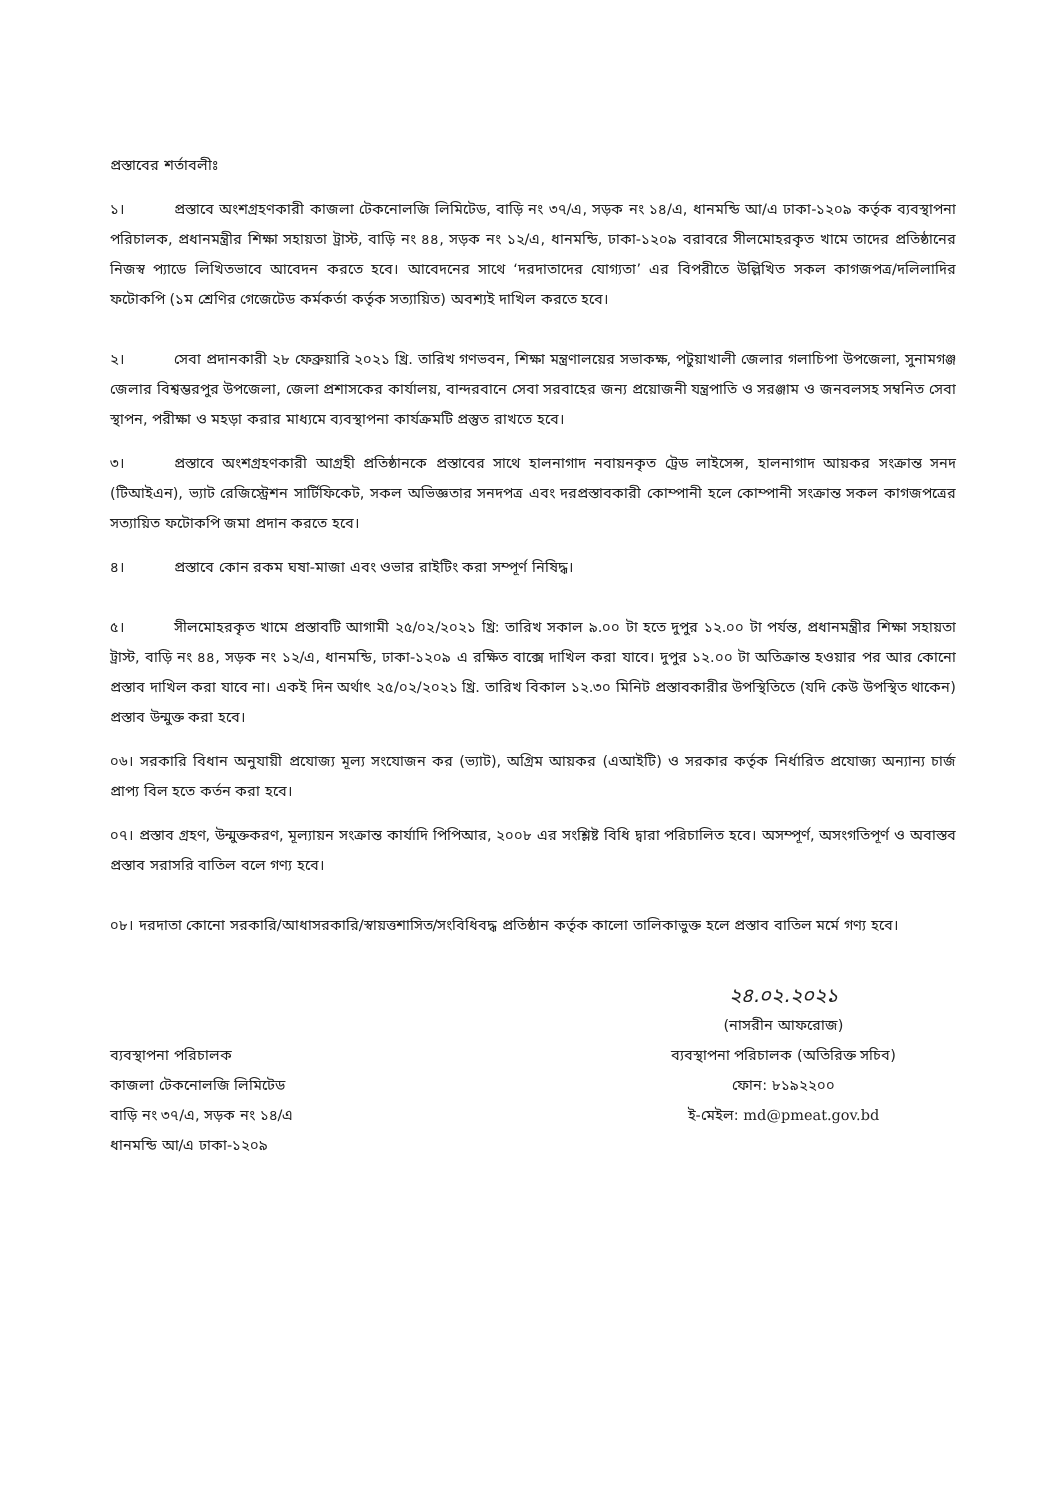প্রস্তাবের শর্তাবলীঃ
১। প্রস্তাবে অংশগ্রহণকারী কাজলা টেকনোলজি লিমিটেড, বাড়ি নং ৩৭/এ, সড়ক নং ১৪/এ, ধানমন্ডি আ/এ ঢাকা-১২০৯ কর্তৃক ব্যবস্থাপনা পরিচালক, প্রধানমন্ত্রীর শিক্ষা সহায়তা ট্রাস্ট, বাড়ি নং ৪৪, সড়ক নং ১২/এ, ধানমন্ডি, ঢাকা-১২০৯ বরাবরে সীলমোহরকৃত খামে তাদের প্রতিষ্ঠানের নিজস্ব প্যাডে লিখিতভাবে আবেদন করতে হবে। আবেদনের সাথে ‘দরদাতাদের যোগ্যতা’ এর বিপরীতে উল্লিখিত সকল কাগজপত্র/দলিলাদির ফটোকপি (১ম শ্রেণির গেজেটেড কর্মকর্তা কর্তৃক সত্যায়িত) অবশ্যই দাখিল করতে হবে।
২। সেবা প্রদানকারী ২৮ ফেব্রুয়ারি ২০২১ খ্রি. তারিখ গণভবন, শিক্ষা মন্ত্রণালয়ের সভাকক্ষ, পটুয়াখালী জেলার গলাচিপা উপজেলা, সুনামগঞ্জ জেলার বিশ্বম্ভরপুর উপজেলা, জেলা প্রশাসকের কার্যালয়, বান্দরবানে সেবা সরবাহের জন্য প্রয়োজনী যন্ত্রপাতি ও সরঞ্জাম ও জনবলসহ সম্বনিত সেবা স্থাপন, পরীক্ষা ও মহড়া করার মাধ্যমে ব্যবস্থাপনা কার্যক্রমটি প্রস্তুত রাখতে হবে।
৩। প্রস্তাবে অংশগ্রহণকারী আগ্রহী প্রতিষ্ঠানকে প্রস্তাবের সাথে হালনাগাদ নবায়নকৃত ট্রেড লাইসেন্স, হালনাগাদ আয়কর সংক্রান্ত সনদ (টিআইএন), ভ্যাট রেজিস্ট্রেশন সার্টিফিকেট, সকল অভিজ্ঞতার সনদপত্র এবং দরপ্রস্তাবকারী কোম্পানী হলে কোম্পানী সংক্রান্ত সকল কাগজপত্রের সত্যায়িত ফটোকপি জমা প্রদান করতে হবে।
৪। প্রস্তাবে কোন রকম ঘষা-মাজা এবং ওভার রাইটিং করা সম্পূর্ণ নিষিদ্ধ।
৫। সীলমোহরকৃত খামে প্রস্তাবটি আগামী ২৫/০২/২০২১ খ্রি: তারিখ সকাল ৯.০০ টা হতে দুপুর ১২.০০ টা পর্যন্ত, প্রধানমন্ত্রীর শিক্ষা সহায়তা ট্রাস্ট, বাড়ি নং ৪৪, সড়ক নং ১২/এ, ধানমন্ডি, ঢাকা-১২০৯ এ রক্ষিত বাক্সে দাখিল করা যাবে। দুপুর ১২.০০ টা অতিক্রান্ত হওয়ার পর আর কোনো প্রস্তাব দাখিল করা যাবে না। একই দিন অর্থাৎ ২৫/০২/২০২১ খ্রি. তারিখ বিকাল ১২.৩০ মিনিট প্রস্তাবকারীর উপস্থিতিতে (যদি কেউ উপস্থিত থাকেন) প্রস্তাব উন্মুক্ত করা হবে।
০৬। সরকারি বিধান অনুযায়ী প্রযোজ্য মূল্য সংযোজন কর (ভ্যাট), অগ্রিম আয়কর (এআইটি) ও সরকার কর্তৃক নির্ধারিত প্রযোজ্য অন্যান্য চার্জ প্রাপ্য বিল হতে কর্তন করা হবে।
০৭। প্রস্তাব গ্রহণ, উন্মুক্তকরণ, মূল্যায়ন সংক্রান্ত কার্যাদি পিপিআর, ২০০৮ এর সংশ্লিষ্ট বিধি দ্বারা পরিচালিত হবে। অসম্পূর্ণ, অসংগতিপূর্ণ ও অবাস্তব প্রস্তাব সরাসরি বাতিল বলে গণ্য হবে।
০৮। দরদাতা কোনো সরকারি/আধাসরকারি/স্বায়ত্তশাসিত/সংবিধিবদ্ধ প্রতিষ্ঠান কর্তৃক কালো তালিকাভুক্ত হলে প্রস্তাব বাতিল মর্মে গণ্য হবে।
ব্যবস্থাপনা পরিচালক
কাজলা টেকনোলজি লিমিটেড
বাড়ি নং ৩৭/এ, সড়ক নং ১৪/এ
ধানমন্ডি আ/এ ঢাকা-১২০৯
২৪.০২.২০২১
(নাসরীন আফরোজ)
ব্যবস্থাপনা পরিচালক (অতিরিক্ত সচিব)
ফোন: ৮১৯২২০০
ই-মেইল: md@pmeat.gov.bd